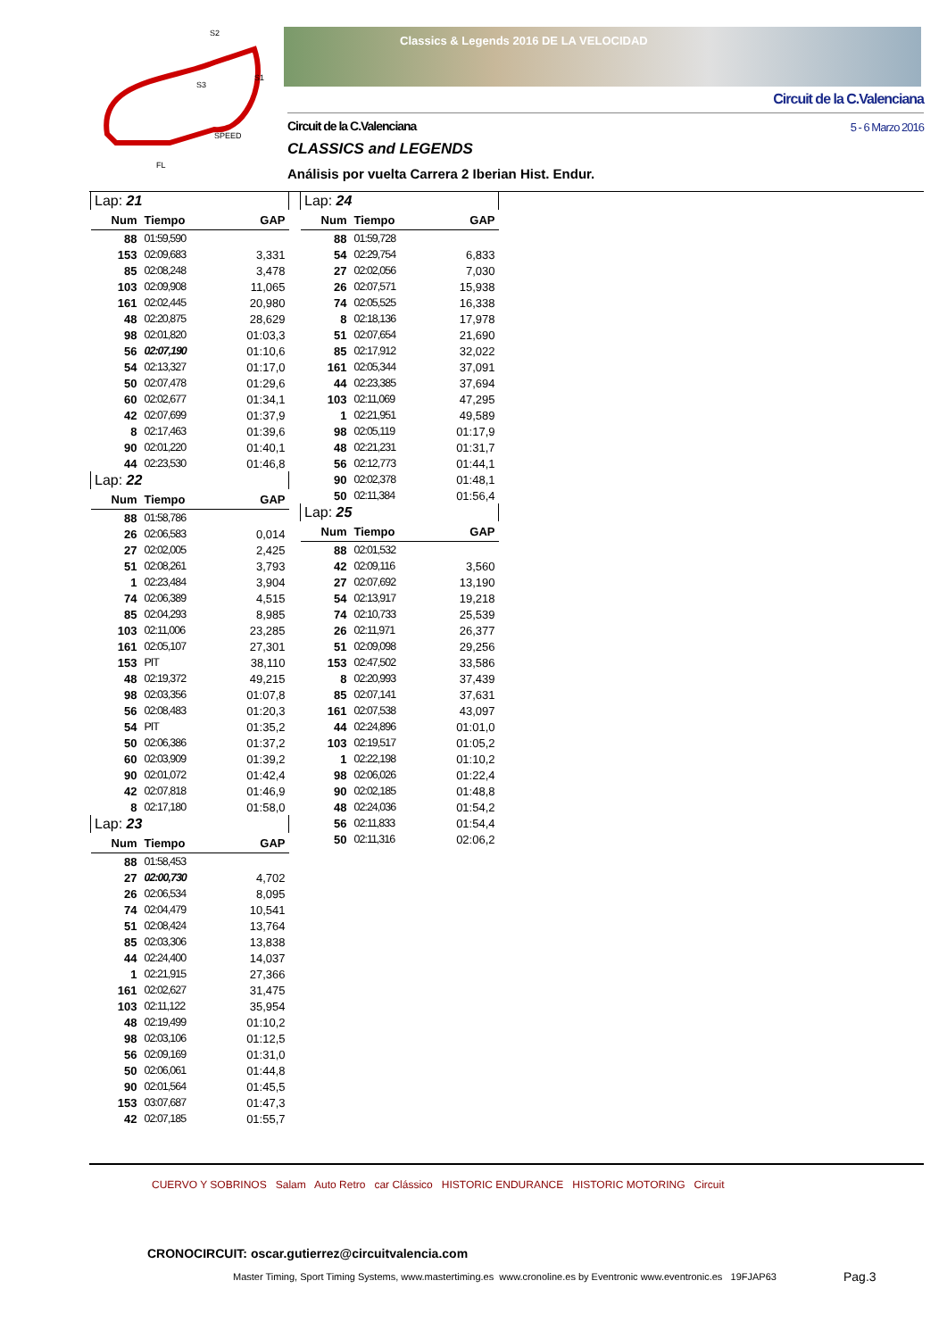S2
S3
S1
SPEED
FL
Classics & Legends 2016 DE LA VELOCIDAD
Circuit de la C.Valenciana
Circuit de la C.Valenciana 5 - 6 Marzo 2016
CLASSICS and LEGENDS
Análisis por vuelta Carrera 2 Iberian Hist. Endur.
| Lap: 21 | | |
| Num | Tiempo | GAP |
| 88 | 01:59,590 | |
| 153 | 02:09,683 | 3,331 |
| 85 | 02:08,248 | 3,478 |
| 103 | 02:09,908 | 11,065 |
| 161 | 02:02,445 | 20,980 |
| 48 | 02:20,875 | 28,629 |
| 98 | 02:01,820 | 01:03,3 |
| 56 | 02:07,190 | 01:10,6 |
| 54 | 02:13,327 | 01:17,0 |
| 50 | 02:07,478 | 01:29,6 |
| 60 | 02:02,677 | 01:34,1 |
| 42 | 02:07,699 | 01:37,9 |
| 8 | 02:17,463 | 01:39,6 |
| 90 | 02:01,220 | 01:40,1 |
| 44 | 02:23,530 | 01:46,8 |
| Lap: 22 | | |
| Num | Tiempo | GAP |
| 88 | 01:58,786 | |
| 26 | 02:06,583 | 0,014 |
| 27 | 02:02,005 | 2,425 |
| 51 | 02:08,261 | 3,793 |
| 1 | 02:23,484 | 3,904 |
| 74 | 02:06,389 | 4,515 |
| 85 | 02:04,293 | 8,985 |
| 103 | 02:11,006 | 23,285 |
| 161 | 02:05,107 | 27,301 |
| 153 | PIT | 38,110 |
| 48 | 02:19,372 | 49,215 |
| 98 | 02:03,356 | 01:07,8 |
| 56 | 02:08,483 | 01:20,3 |
| 54 | PIT | 01:35,2 |
| 50 | 02:06,386 | 01:37,2 |
| 60 | 02:03,909 | 01:39,2 |
| 90 | 02:01,072 | 01:42,4 |
| 42 | 02:07,818 | 01:46,9 |
| 8 | 02:17,180 | 01:58,0 |
| Lap: 23 | | |
| Num | Tiempo | GAP |
| 88 | 01:58,453 | |
| 27 | 02:00,730 | 4,702 |
| 26 | 02:06,534 | 8,095 |
| 74 | 02:04,479 | 10,541 |
| 51 | 02:08,424 | 13,764 |
| 85 | 02:03,306 | 13,838 |
| 44 | 02:24,400 | 14,037 |
| 1 | 02:21,915 | 27,366 |
| 161 | 02:02,627 | 31,475 |
| 103 | 02:11,122 | 35,954 |
| 48 | 02:19,499 | 01:10,2 |
| 98 | 02:03,106 | 01:12,5 |
| 56 | 02:09,169 | 01:31,0 |
| 50 | 02:06,061 | 01:44,8 |
| 90 | 02:01,564 | 01:45,5 |
| 153 | 03:07,687 | 01:47,3 |
| 42 | 02:07,185 | 01:55,7 |
| Lap: 24 | | |
| Num | Tiempo | GAP |
| 88 | 01:59,728 | |
| 54 | 02:29,754 | 6,833 |
| 27 | 02:02,056 | 7,030 |
| 26 | 02:07,571 | 15,938 |
| 74 | 02:05,525 | 16,338 |
| 8 | 02:18,136 | 17,978 |
| 51 | 02:07,654 | 21,690 |
| 85 | 02:17,912 | 32,022 |
| 161 | 02:05,344 | 37,091 |
| 44 | 02:23,385 | 37,694 |
| 103 | 02:11,069 | 47,295 |
| 1 | 02:21,951 | 49,589 |
| 98 | 02:05,119 | 01:17,9 |
| 48 | 02:21,231 | 01:31,7 |
| 56 | 02:12,773 | 01:44,1 |
| 90 | 02:02,378 | 01:48,1 |
| 50 | 02:11,384 | 01:56,4 |
| Lap: 25 | | |
| Num | Tiempo | GAP |
| 88 | 02:01,532 | |
| 42 | 02:09,116 | 3,560 |
| 27 | 02:07,692 | 13,190 |
| 54 | 02:13,917 | 19,218 |
| 74 | 02:10,733 | 25,539 |
| 26 | 02:11,971 | 26,377 |
| 51 | 02:09,098 | 29,256 |
| 153 | 02:47,502 | 33,586 |
| 8 | 02:20,993 | 37,439 |
| 85 | 02:07,141 | 37,631 |
| 161 | 02:07,538 | 43,097 |
| 44 | 02:24,896 | 01:01,0 |
| 103 | 02:19,517 | 01:05,2 |
| 1 | 02:22,198 | 01:10,2 |
| 98 | 02:06,026 | 01:22,4 |
| 90 | 02:02,185 | 01:48,8 |
| 48 | 02:24,036 | 01:54,2 |
| 56 | 02:11,833 | 01:54,4 |
| 50 | 02:11,316 | 02:06,2 |
CUERVO Y SOBRINOS Salam Auto Retro car Clássico HISTORIC ENDURANCE HISTORIC MOTORING Circuit
CRONOCIRCUIT: oscar.gutierrez@circuitvalencia.com
Master Timing, Sport Timing Systems, www.mastertiming.es www.cronoline.es by Eventronic www.eventronic.es 19FJAP63
Pag.3